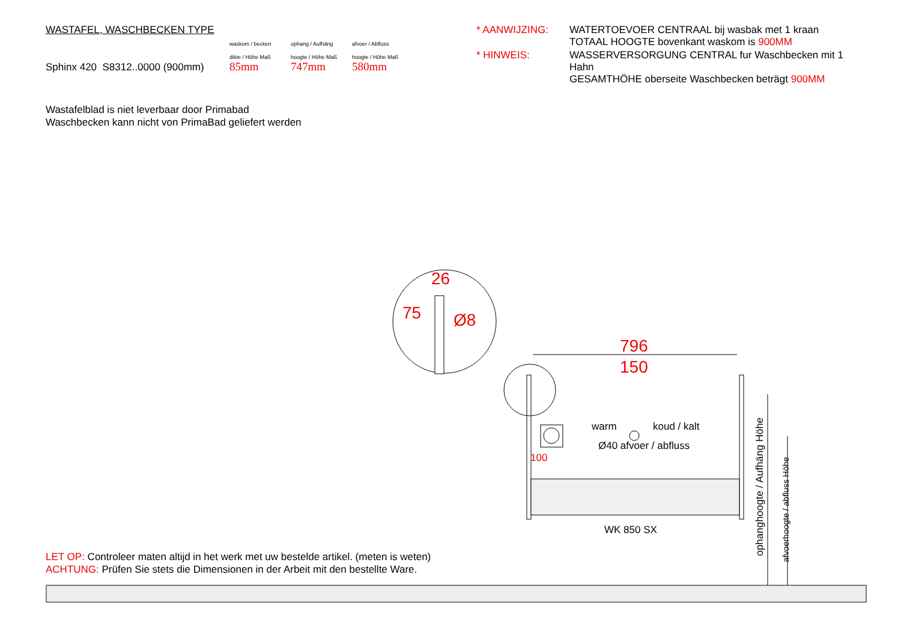WASTAFEL, WASCHBECKEN TYPE
Sphinx 420 S8312..0000 (900mm)
waskom / becken
dikte / Höhe Maß
85mm
ophang / Aufhäng
hoogte / Höhe Maß
747mm
afvoer / Abfluss
hoogte / Höhe Maß
580mm
* AANWIJZING:
WATERTOEVOER CENTRAAL bij wasbak met 1 kraan
TOTAAL HOOGTE bovenkant waskom is 900MM
* HINWEIS:
WASSERVERSORGUNG CENTRAL fur Waschbecken mit 1 Hahn
GESAMTHÖHE oberseite Waschbecken beträgt 900MM
Wastafelblad is niet leverbaar door Primabad
Waschbecken kann nicht von PrimaBad geliefert werden
26
75 Ø8
796
150
warm koud / kalt
Ø40 afvoer / abfluss
100
WK 850 SX
ophanghoogte / Aufhäng Höhe
afvoerhoogte / abfluss Höhe
LET OP: Controleer maten altijd in het werk met uw bestelde artikel. (meten is weten)
ACHTUNG: Prüfen Sie stets die Dimensionen in der Arbeit mit den bestellte Ware.